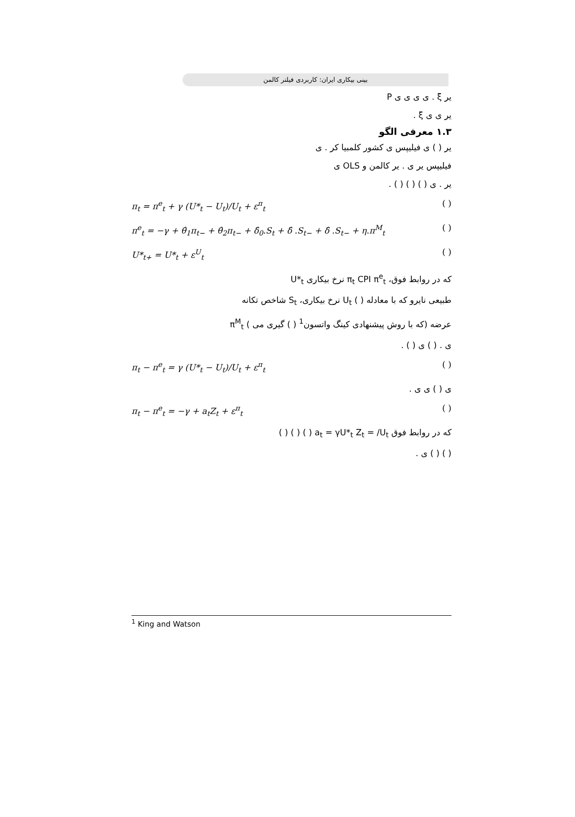بینی بیکاری ایران: کاربردی فیلتر کالمن
یر ξ . ی ی ی ی P
یر ی ی ξ .
۱.۳ معرفی الگو
یر ( ) ی فیلیپس ی کشور کلمبیا کر . ی
فیلیپس یر ی . یر کالمن و OLS ی
یر . ی ( ) ( ) ( ) .
π<sub>t</sub> = π<sup>e</sup><sub>t</sub> + γ (U*<sub>t</sub> − U<sub>t</sub>)/U<sub>t</sub> + ε<sup>π</sup><sub>t</sub> ( )
π<sup>e</sup><sub>t</sub> = −γ + θ̂<sub>1</sub>π<sub>t−</sub> + θ̂<sub>2</sub>π<sub>t−</sub> + δ̂<sub>0</sub>.S<sub>t</sub> + δ̂ .S<sub>t−</sub> + δ̂ .S<sub>t−</sub> + η.π<sup>M</sup><sub>t</sub> ( )
U*<sub>t+</sub> = U*<sub>t</sub> + ε<sup>U</sup><sub>t</sub> ( )
که در روابط فوق، π<sub>t</sub> CPI π<sup>e</sup><sub>t</sub> نرخ بیکاری U*<sub>t</sub>
طبیعی نایرو که با معادله ( ) U<sub>t</sub> نرخ بیکاری، S<sub>t</sub> شاخص تکانه
عرضه (که با روش پیشنهادی کینگ واتسون<sup>1</sup> ( ) گیری می ) π<sup>M</sup><sub>t</sub>
ی . ( ) ی ( ) .
π<sub>t</sub> − π<sup>e</sup><sub>t</sub> = γ (U*<sub>t</sub> − U<sub>t</sub>)/U<sub>t</sub> + ε<sup>π</sup><sub>t</sub> ( )
ی ( ) ی ی .
π<sub>t</sub> − π<sup>e</sup><sub>t</sub> = −γ + a<sub>t</sub>Z<sub>t</sub> + ε<sup>π</sup><sub>t</sub> ( )
که در روابط فوق a<sub>t</sub> = γU*<sub>t</sub> Z<sub>t</sub> = /U<sub>t</sub> ( ) ( ) ( )
( ) ( ) ی .
<sup>1</sup> King and Watson